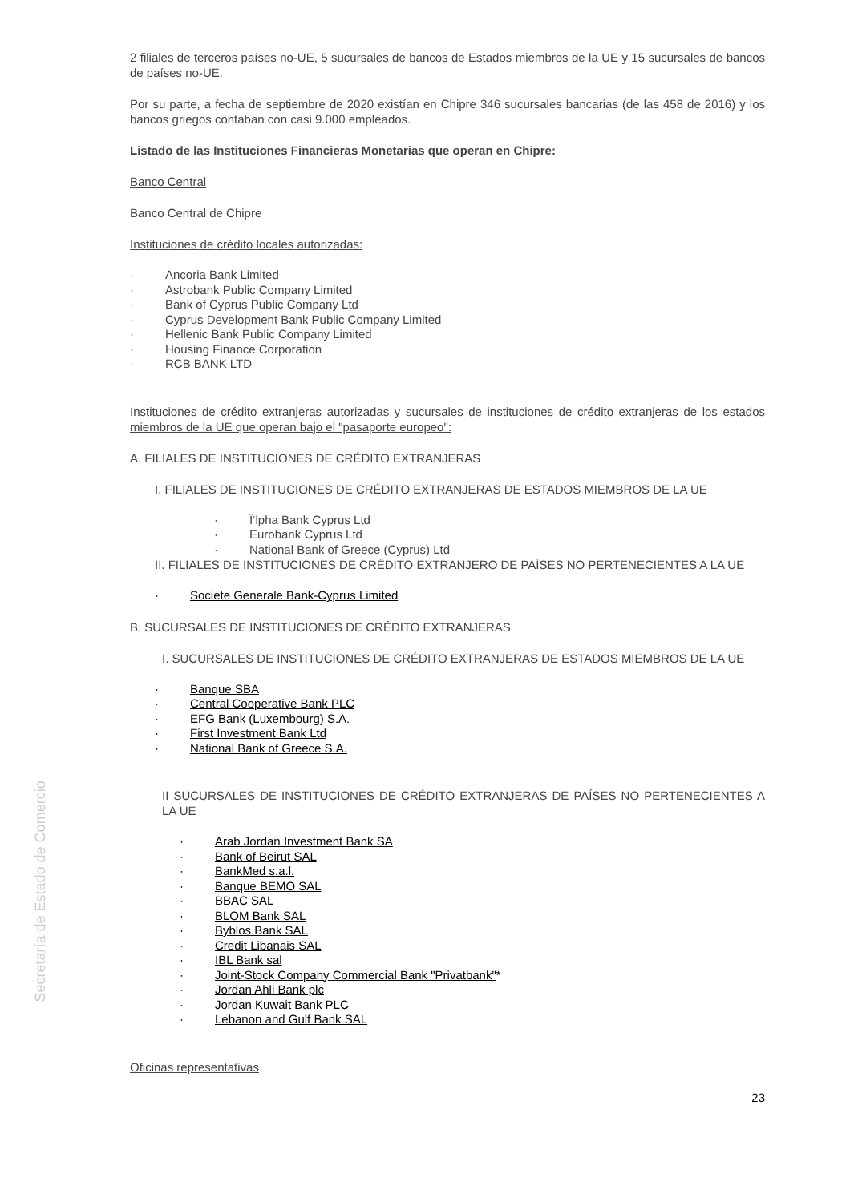Secretaría de Estado de Comercio
2 filiales de terceros países no-UE, 5 sucursales de bancos de Estados miembros de la UE y 15 sucursales de bancos de países no-UE.
Por su parte, a fecha de septiembre de 2020 existían en Chipre 346 sucursales bancarias (de las 458 de 2016) y los bancos griegos contaban con casi 9.000 empleados.
Listado de las Instituciones Financieras Monetarias que operan en Chipre:
Banco Central
Banco Central de Chipre
Instituciones de crédito locales autorizadas:
· Ancoria Bank Limited
· Astrobank Public Company Limited
· Bank of Cyprus Public Company Ltd
· Cyprus Development Bank Public Company Limited
· Hellenic Bank Public Company Limited
· Housing Finance Corporation
· RCB BANK LTD
Instituciones de crédito extranjeras autorizadas y sucursales de instituciones de crédito extranjeras de los estados miembros de la UE que operan bajo el "pasaporte europeo":
A. FILIALES DE INSTITUCIONES DE CRÉDITO EXTRANJERAS
I. FILIALES DE INSTITUCIONES DE CRÉDITO EXTRANJERAS DE ESTADOS MIEMBROS DE LA UE
· Î‘lpha Bank Cyprus Ltd
· Eurobank Cyprus Ltd
· National Bank of Greece (Cyprus) Ltd
II. FILIALES DE INSTITUCIONES DE CRÉDITO EXTRANJERO DE PAÍSES NO PERTENECIENTES A LA UE
· Societe Generale Bank-Cyprus Limited
B. SUCURSALES DE INSTITUCIONES DE CRÉDITO EXTRANJERAS
I. SUCURSALES DE INSTITUCIONES DE CRÉDITO EXTRANJERAS DE ESTADOS MIEMBROS DE LA UE
· Banque SBA
· Central Cooperative Bank PLC
· EFG Bank (Luxembourg) S.A.
· First Investment Bank Ltd
· National Bank of Greece S.A.
II SUCURSALES DE INSTITUCIONES DE CRÉDITO EXTRANJERAS DE PAÍSES NO PERTENECIENTES A LA UE
· Arab Jordan Investment Bank SA
· Bank of Beirut SAL
· BankMed s.a.l.
· Banque BEMO SAL
· BBAC SAL
· BLOM Bank SAL
· Byblos Bank SAL
· Credit Libanais SAL
· IBL Bank sal
· Joint-Stock Company Commercial Bank "Privatbank"*
· Jordan Ahli Bank plc
· Jordan Kuwait Bank PLC
· Lebanon and Gulf Bank SAL
Oficinas representativas
23